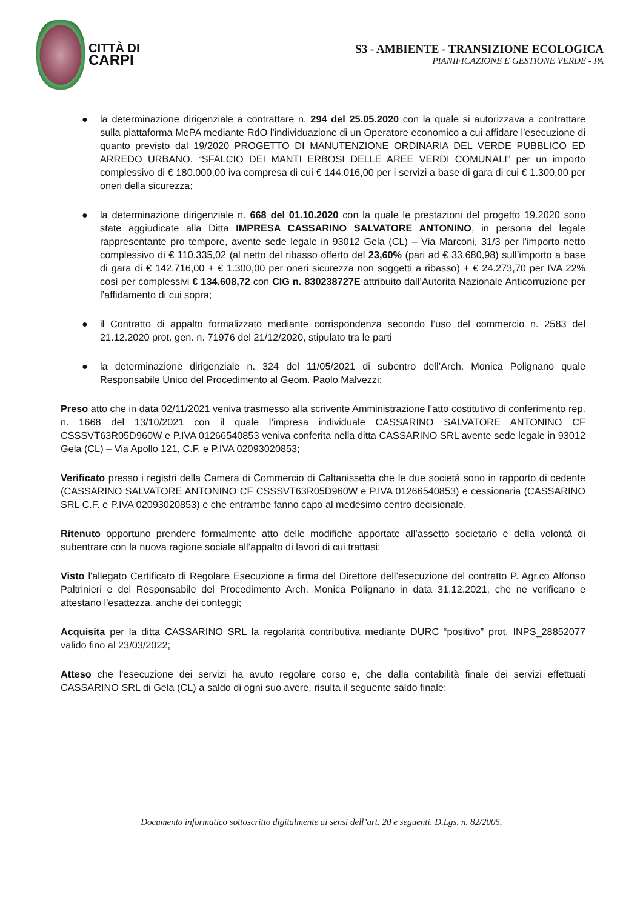CITTÀ DI
CARPI
S3 - AMBIENTE - TRANSIZIONE ECOLOGICA
PIANIFICAZIONE E GESTIONE VERDE - PA
● la determinazione dirigenziale a contrattare n. 294 del 25.05.2020 con la quale si autorizzava a contrattare sulla piattaforma MePA mediante RdO l'individuazione di un Operatore economico a cui affidare l'esecuzione di quanto previsto dal 19/2020 PROGETTO DI MANUTENZIONE ORDINARIA DEL VERDE PUBBLICO ED ARREDO URBANO. “SFALCIO DEI MANTI ERBOSI DELLE AREE VERDI COMUNALI” per un importo complessivo di € 180.000,00 iva compresa di cui € 144.016,00 per i servizi a base di gara di cui € 1.300,00 per oneri della sicurezza;
● la determinazione dirigenziale n. 668 del 01.10.2020 con la quale le prestazioni del progetto 19.2020 sono state aggiudicate alla Ditta IMPRESA CASSARINO SALVATORE ANTONINO, in persona del legale rappresentante pro tempore, avente sede legale in 93012 Gela (CL) – Via Marconi, 31/3 per l'importo netto complessivo di € 110.335,02 (al netto del ribasso offerto del 23,60% (pari ad € 33.680,98) sull’importo a base di gara di € 142.716,00 + € 1.300,00 per oneri sicurezza non soggetti a ribasso) + € 24.273,70 per IVA 22% così per complessivi € 134.608,72 con CIG n. 830238727E attribuito dall’Autorità Nazionale Anticorruzione per l’affidamento di cui sopra;
● il Contratto di appalto formalizzato mediante corrispondenza secondo l’uso del commercio n. 2583 del 21.12.2020 prot. gen. n. 71976 del 21/12/2020, stipulato tra le parti
● la determinazione dirigenziale n. 324 del 11/05/2021 di subentro dell’Arch. Monica Polignano quale Responsabile Unico del Procedimento al Geom. Paolo Malvezzi;
Preso atto che in data 02/11/2021 veniva trasmesso alla scrivente Amministrazione l’atto costitutivo di conferimento rep. n. 1668 del 13/10/2021 con il quale l’impresa individuale CASSARINO SALVATORE ANTONINO CF CSSSVT63R05D960W e P.IVA 01266540853 veniva conferita nella ditta CASSARINO SRL avente sede legale in 93012 Gela (CL) – Via Apollo 121, C.F. e P.IVA 02093020853;
Verificato presso i registri della Camera di Commercio di Caltanissetta che le due società sono in rapporto di cedente (CASSARINO SALVATORE ANTONINO CF CSSSVT63R05D960W e P.IVA 01266540853) e cessionaria (CASSARINO SRL C.F. e P.IVA 02093020853) e che entrambe fanno capo al medesimo centro decisionale.
Ritenuto opportuno prendere formalmente atto delle modifiche apportate all’assetto societario e della volontà di subentrare con la nuova ragione sociale all’appalto di lavori di cui trattasi;
Visto l'allegato Certificato di Regolare Esecuzione a firma del Direttore dell’esecuzione del contratto P. Agr.co Alfonso Paltrinieri e del Responsabile del Procedimento Arch. Monica Polignano in data 31.12.2021, che ne verificano e attestano l'esattezza, anche dei conteggi;
Acquisita per la ditta CASSARINO SRL la regolarità contributiva mediante DURC “positivo” prot. INPS_28852077 valido fino al 23/03/2022;
Atteso che l'esecuzione dei servizi ha avuto regolare corso e, che dalla contabilità finale dei servizi effettuati CASSARINO SRL di Gela (CL) a saldo di ogni suo avere, risulta il seguente saldo finale:
Documento informatico sottoscritto digitalmente ai sensi dell’art. 20 e seguenti. D.Lgs. n. 82/2005.